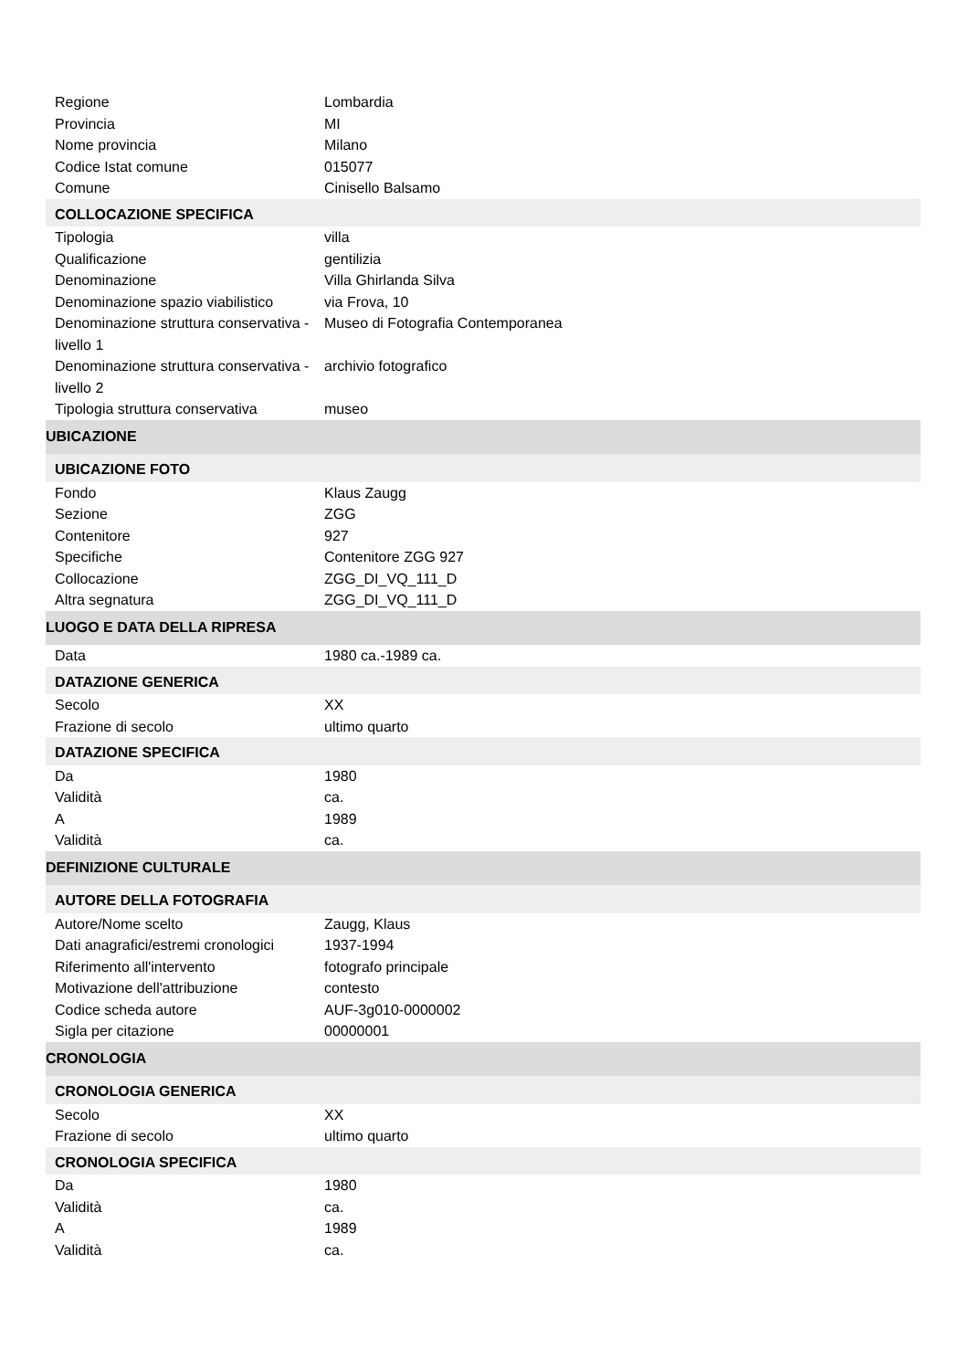| Regione | Lombardia |
| Provincia | MI |
| Nome provincia | Milano |
| Codice Istat comune | 015077 |
| Comune | Cinisello Balsamo |
| COLLOCAZIONE SPECIFICA | |
| Tipologia | villa |
| Qualificazione | gentilizia |
| Denominazione | Villa Ghirlanda Silva |
| Denominazione spazio viabilistico | via Frova, 10 |
| Denominazione struttura conservativa - livello 1 | Museo di Fotografia Contemporanea |
| Denominazione struttura conservativa - livello 2 | archivio fotografico |
| Tipologia struttura conservativa | museo |
| UBICAZIONE | |
| UBICAZIONE FOTO | |
| Fondo | Klaus Zaugg |
| Sezione | ZGG |
| Contenitore | 927 |
| Specifiche | Contenitore ZGG 927 |
| Collocazione | ZGG_DI_VQ_111_D |
| Altra segnatura | ZGG_DI_VQ_111_D |
| LUOGO E DATA DELLA RIPRESA | |
| Data | 1980 ca.-1989 ca. |
| DATAZIONE GENERICA | |
| Secolo | XX |
| Frazione di secolo | ultimo quarto |
| DATAZIONE SPECIFICA | |
| Da | 1980 |
| Validità | ca. |
| A | 1989 |
| Validità | ca. |
| DEFINIZIONE CULTURALE | |
| AUTORE DELLA FOTOGRAFIA | |
| Autore/Nome scelto | Zaugg, Klaus |
| Dati anagrafici/estremi cronologici | 1937-1994 |
| Riferimento all'intervento | fotografo principale |
| Motivazione dell'attribuzione | contesto |
| Codice scheda autore | AUF-3g010-0000002 |
| Sigla per citazione | 00000001 |
| CRONOLOGIA | |
| CRONOLOGIA GENERICA | |
| Secolo | XX |
| Frazione di secolo | ultimo quarto |
| CRONOLOGIA SPECIFICA | |
| Da | 1980 |
| Validità | ca. |
| A | 1989 |
| Validità | ca. |